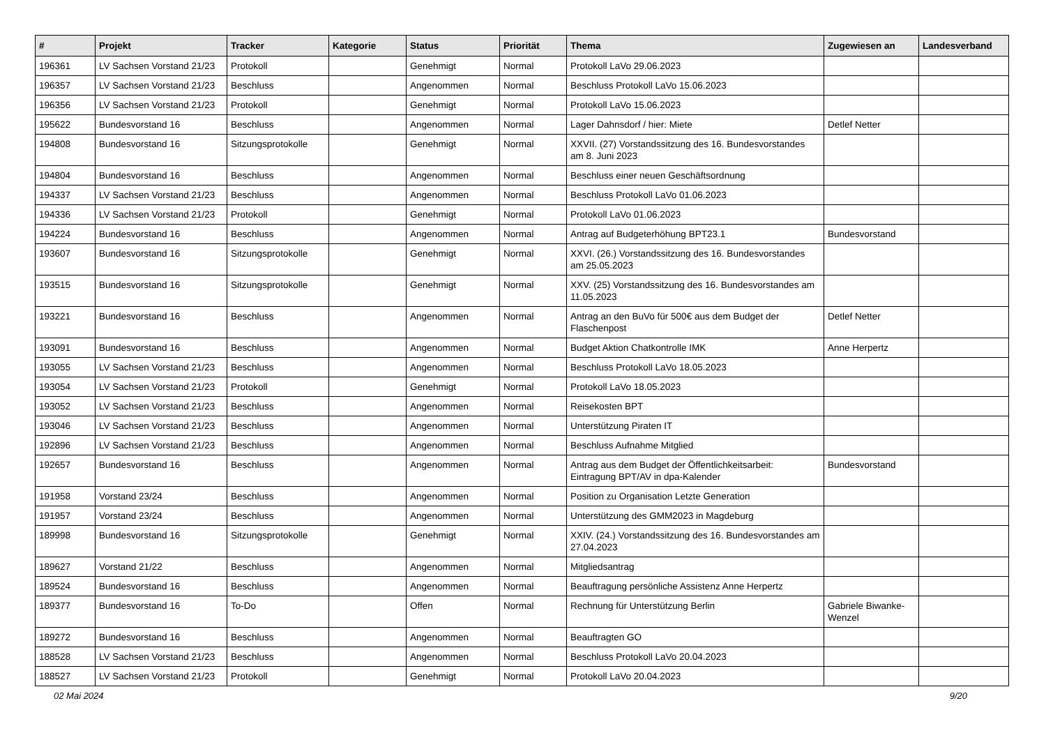| # | Projekt | Tracker | Kategorie | Status | Priorität | Thema | Zugewiesen an | Landesverband |
| --- | --- | --- | --- | --- | --- | --- | --- | --- |
| 196361 | LV Sachsen Vorstand 21/23 | Protokoll | | Genehmigt | Normal | Protokoll LaVo 29.06.2023 | | |
| 196357 | LV Sachsen Vorstand 21/23 | Beschluss | | Angenommen | Normal | Beschluss Protokoll LaVo 15.06.2023 | | |
| 196356 | LV Sachsen Vorstand 21/23 | Protokoll | | Genehmigt | Normal | Protokoll LaVo 15.06.2023 | | |
| 195622 | Bundesvorstand 16 | Beschluss | | Angenommen | Normal | Lager Dahnsdorf / hier: Miete | Detlef Netter | |
| 194808 | Bundesvorstand 16 | Sitzungsprotokolle | | Genehmigt | Normal | XXVII. (27) Vorstandssitzung des 16. Bundesvorstandes am 8. Juni 2023 | | |
| 194804 | Bundesvorstand 16 | Beschluss | | Angenommen | Normal | Beschluss einer neuen Geschäftsordnung | | |
| 194337 | LV Sachsen Vorstand 21/23 | Beschluss | | Angenommen | Normal | Beschluss Protokoll LaVo 01.06.2023 | | |
| 194336 | LV Sachsen Vorstand 21/23 | Protokoll | | Genehmigt | Normal | Protokoll LaVo 01.06.2023 | | |
| 194224 | Bundesvorstand 16 | Beschluss | | Angenommen | Normal | Antrag auf Budgeterhöhung BPT23.1 | Bundesvorstand | |
| 193607 | Bundesvorstand 16 | Sitzungsprotokolle | | Genehmigt | Normal | XXVI. (26.) Vorstandssitzung des 16. Bundesvorstandes am 25.05.2023 | | |
| 193515 | Bundesvorstand 16 | Sitzungsprotokolle | | Genehmigt | Normal | XXV. (25) Vorstandssitzung des 16. Bundesvorstandes am 11.05.2023 | | |
| 193221 | Bundesvorstand 16 | Beschluss | | Angenommen | Normal | Antrag an den BuVo für 500€ aus dem Budget der Flaschenpost | Detlef Netter | |
| 193091 | Bundesvorstand 16 | Beschluss | | Angenommen | Normal | Budget Aktion Chatkontrolle IMK | Anne Herpertz | |
| 193055 | LV Sachsen Vorstand 21/23 | Beschluss | | Angenommen | Normal | Beschluss Protokoll LaVo 18.05.2023 | | |
| 193054 | LV Sachsen Vorstand 21/23 | Protokoll | | Genehmigt | Normal | Protokoll LaVo 18.05.2023 | | |
| 193052 | LV Sachsen Vorstand 21/23 | Beschluss | | Angenommen | Normal | Reisekosten BPT | | |
| 193046 | LV Sachsen Vorstand 21/23 | Beschluss | | Angenommen | Normal | Unterstützung Piraten IT | | |
| 192896 | LV Sachsen Vorstand 21/23 | Beschluss | | Angenommen | Normal | Beschluss Aufnahme Mitglied | | |
| 192657 | Bundesvorstand 16 | Beschluss | | Angenommen | Normal | Antrag aus dem Budget der Öffentlichkeitsarbeit: Eintragung BPT/AV in dpa-Kalender | Bundesvorstand | |
| 191958 | Vorstand 23/24 | Beschluss | | Angenommen | Normal | Position zu Organisation Letzte Generation | | |
| 191957 | Vorstand 23/24 | Beschluss | | Angenommen | Normal | Unterstützung des GMM2023 in Magdeburg | | |
| 189998 | Bundesvorstand 16 | Sitzungsprotokolle | | Genehmigt | Normal | XXIV. (24.) Vorstandssitzung des 16. Bundesvorstandes am 27.04.2023 | | |
| 189627 | Vorstand 21/22 | Beschluss | | Angenommen | Normal | Mitgliedsantrag | | |
| 189524 | Bundesvorstand 16 | Beschluss | | Angenommen | Normal | Beauftragung persönliche Assistenz Anne Herpertz | | |
| 189377 | Bundesvorstand 16 | To-Do | | Offen | Normal | Rechnung für Unterstützung Berlin | Gabriele Biwanke-Wenzel | |
| 189272 | Bundesvorstand 16 | Beschluss | | Angenommen | Normal | Beauftragten GO | | |
| 188528 | LV Sachsen Vorstand 21/23 | Beschluss | | Angenommen | Normal | Beschluss Protokoll LaVo 20.04.2023 | | |
| 188527 | LV Sachsen Vorstand 21/23 | Protokoll | | Genehmigt | Normal | Protokoll LaVo 20.04.2023 | | |
02 Mai 2024 9/20